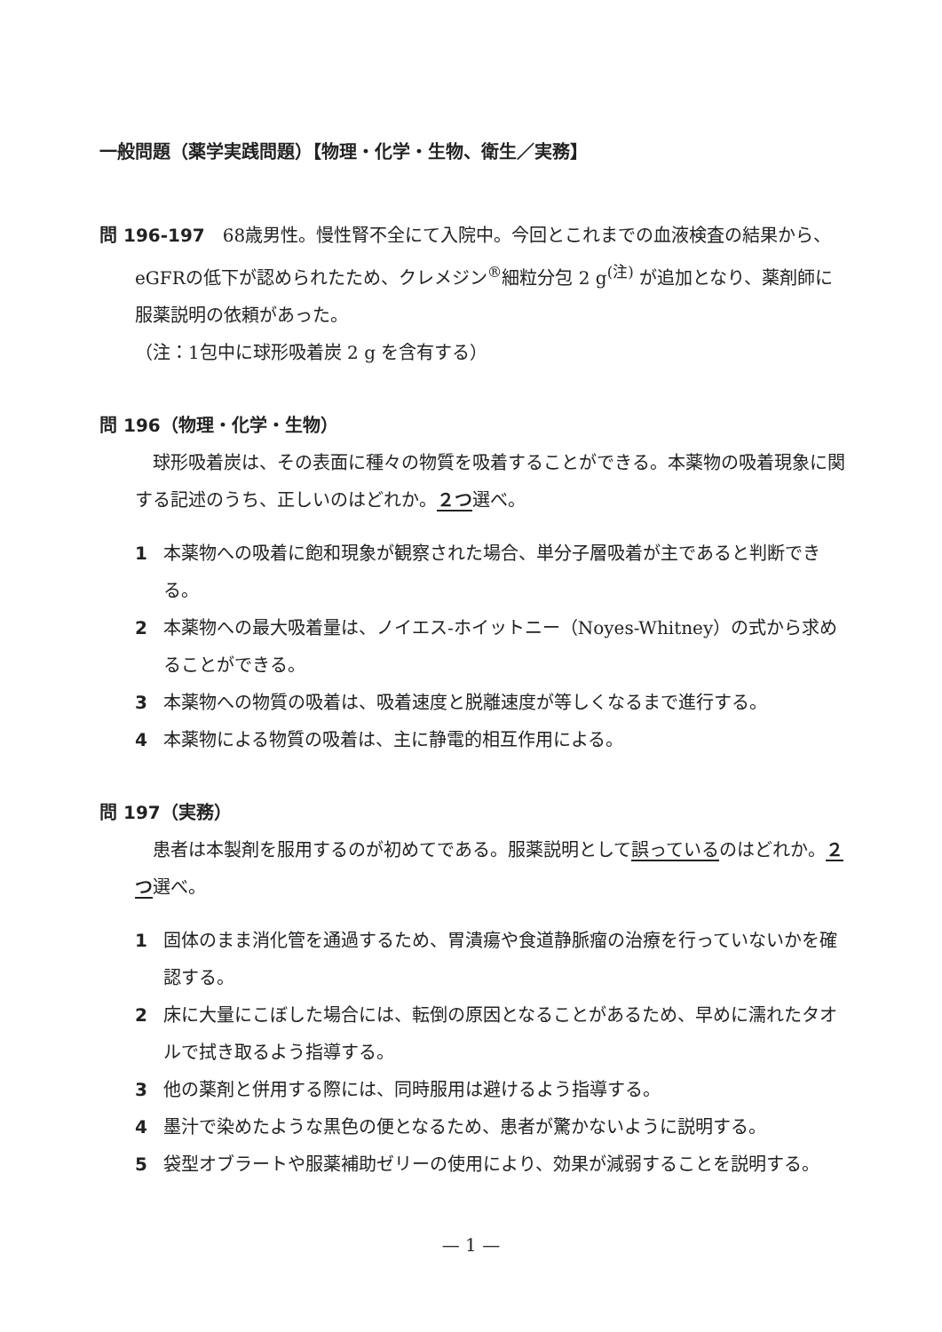一般問題（薬学実践問題）【物理・化学・生物、衛生／実務】
問 196-197　68歳男性。慢性腎不全にて入院中。今回とこれまでの血液検査の結果から、eGFRの低下が認められたため、クレメジン<sup>®</sup>細粒分包 2 g<sup>(注)</sup> が追加となり、薬剤師に服薬説明の依頼があった。
（注：1包中に球形吸着炭 2 g を含有する）
問 196（物理・化学・生物）
　球形吸着炭は、その表面に種々の物質を吸着することができる。本薬物の吸着現象に関する記述のうち、正しいのはどれか。２つ選べ。
1 本薬物への吸着に飽和現象が観察された場合、単分子層吸着が主であると判断できる。
2 本薬物への最大吸着量は、ノイエス-ホイットニー（Noyes-Whitney）の式から求めることができる。
3 本薬物への物質の吸着は、吸着速度と脱離速度が等しくなるまで進行する。
4 本薬物による物質の吸着は、主に静電的相互作用による。
問 197（実務）
　患者は本製剤を服用するのが初めてである。服薬説明として誤っているのはどれか。２つ選べ。
1 固体のまま消化管を通過するため、胃潰瘍や食道静脈瘤の治療を行っていないかを確認する。
2 床に大量にこぼした場合には、転倒の原因となることがあるため、早めに濡れたタオルで拭き取るよう指導する。
3 他の薬剤と併用する際には、同時服用は避けるよう指導する。
4 墨汁で染めたような黒色の便となるため、患者が驚かないように説明する。
5 袋型オブラートや服薬補助ゼリーの使用により、効果が減弱することを説明する。
— 1 —